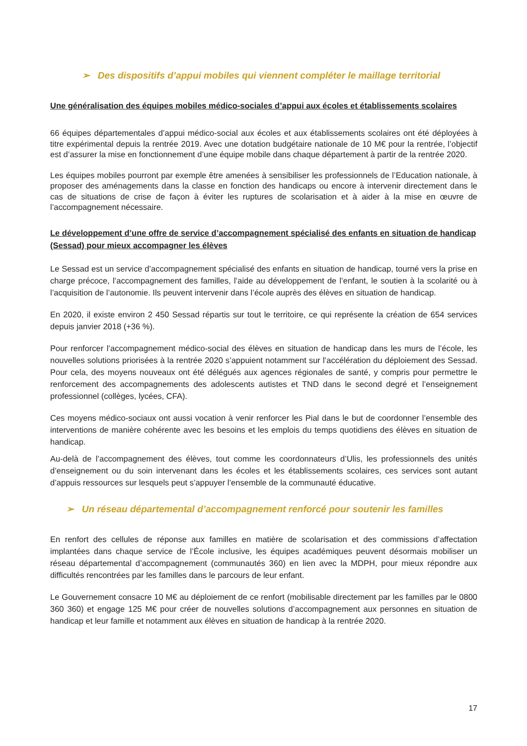➢ Des dispositifs d’appui mobiles qui viennent compléter le maillage territorial
Une généralisation des équipes mobiles médico-sociales d’appui aux écoles et établissements scolaires
66 équipes départementales d’appui médico-social aux écoles et aux établissements scolaires ont été déployées à titre expérimental depuis la rentrée 2019. Avec une dotation budgétaire nationale de 10 M€ pour la rentrée, l’objectif est d’assurer la mise en fonctionnement d’une équipe mobile dans chaque département à partir de la rentrée 2020.
Les équipes mobiles pourront par exemple être amenées à sensibiliser les professionnels de l’Education nationale, à proposer des aménagements dans la classe en fonction des handicaps ou encore à intervenir directement dans le cas de situations de crise de façon à éviter les ruptures de scolarisation et à aider à la mise en œuvre de l’accompagnement nécessaire.
Le développement d’une offre de service d’accompagnement spécialisé des enfants en situation de handicap (Sessad) pour mieux accompagner les élèves
Le Sessad est un service d’accompagnement spécialisé des enfants en situation de handicap, tourné vers la prise en charge précoce, l’accompagnement des familles, l’aide au développement de l’enfant, le soutien à la scolarité ou à l’acquisition de l’autonomie. Ils peuvent intervenir dans l’école auprès des élèves en situation de handicap.
En 2020, il existe environ 2 450 Sessad répartis sur tout le territoire, ce qui représente la création de 654 services depuis janvier 2018 (+36 %).
Pour renforcer l’accompagnement médico-social des élèves en situation de handicap dans les murs de l’école, les nouvelles solutions priorisées à la rentrée 2020 s’appuient notamment sur l’accélération du déploiement des Sessad. Pour cela, des moyens nouveaux ont été délégués aux agences régionales de santé, y compris pour permettre le renforcement des accompagnements des adolescents autistes et TND dans le second degré et l’enseignement professionnel (collèges, lycées, CFA).
Ces moyens médico-sociaux ont aussi vocation à venir renforcer les Pial dans le but de coordonner l’ensemble des interventions de manière cohérente avec les besoins et les emplois du temps quotidiens des élèves en situation de handicap.
Au-delà de l’accompagnement des élèves, tout comme les coordonnateurs d’Ulis, les professionnels des unités d’enseignement ou du soin intervenant dans les écoles et les établissements scolaires, ces services sont autant d’appuis ressources sur lesquels peut s’appuyer l’ensemble de la communauté éducative.
➢ Un réseau départemental d’accompagnement renforcé pour soutenir les familles
En renfort des cellules de réponse aux familles en matière de scolarisation et des commissions d’affectation implantées dans chaque service de l’École inclusive, les équipes académiques peuvent désormais mobiliser un réseau départemental d’accompagnement (communautés 360) en lien avec la MDPH, pour mieux répondre aux difficultés rencontrées par les familles dans le parcours de leur enfant.
Le Gouvernement consacre 10 M€ au déploiement de ce renfort (mobilisable directement par les familles par le 0800 360 360) et engage 125 M€ pour créer de nouvelles solutions d’accompagnement aux personnes en situation de handicap et leur famille et notamment aux élèves en situation de handicap à la rentrée 2020.
17